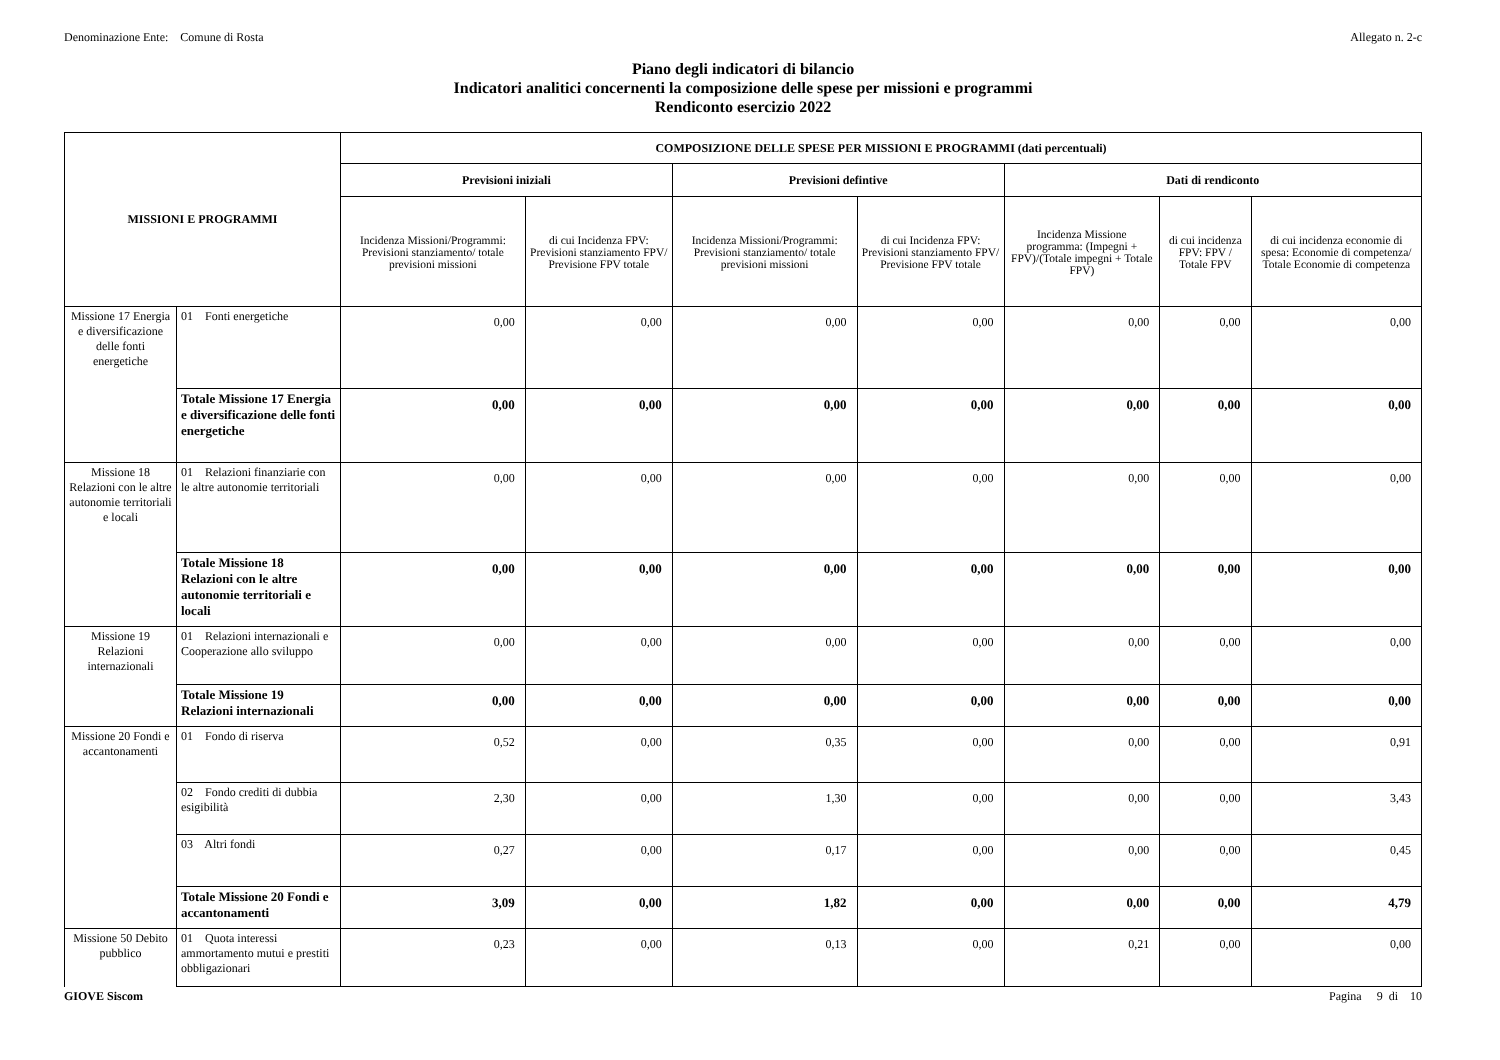Denominazione Ente: Comune di Rosta Allegato n. 2-c
Piano degli indicatori di bilancio
Indicatori analitici concernenti la composizione delle spese per missioni e programmi
Rendiconto esercizio 2022
| MISSIONI E PROGRAMMI | | COMPOSIZIONE DELLE SPESE PER MISSIONI E PROGRAMMI (dati percentuali) | | | | | | |
| --- | --- | --- | --- | --- | --- | --- | --- | --- |
| | | Previsioni iniziali | | Previsioni defintive | | Dati di rendiconto | | |
| | | Incidenza Missioni/Programmi: Previsioni stanziamento/ totale previsioni missioni | di cui Incidenza FPV: Previsioni stanziamento FPV/ Previsione FPV totale | Incidenza Missioni/Programmi: Previsioni stanziamento/ totale previsioni missioni | di cui Incidenza FPV: Previsioni stanziamento FPV/ Previsione FPV totale | Incidenza Missione programma: (Impegni + FPV)/(Totale impegni + Totale FPV) | di cui incidenza FPV: FPV / Totale FPV | di cui incidenza economie di spesa: Economie di competenza/ Totale Economie di competenza |
| Missione 17 Energia e diversificazione delle fonti energetiche | 01 Fonti energetiche | 0,00 | 0,00 | 0,00 | 0,00 | 0,00 | 0,00 | 0,00 |
| | Totale Missione 17 Energia e diversificazione delle fonti energetiche | 0,00 | 0,00 | 0,00 | 0,00 | 0,00 | 0,00 | 0,00 |
| Missione 18 Relazioni con le altre autonomie territoriali e locali | 01 Relazioni finanziarie con le altre autonomie territoriali | 0,00 | 0,00 | 0,00 | 0,00 | 0,00 | 0,00 | 0,00 |
| | Totale Missione 18 Relazioni con le altre autonomie territoriali e locali | 0,00 | 0,00 | 0,00 | 0,00 | 0,00 | 0,00 | 0,00 |
| Missione 19 Relazioni internazionali | 01 Relazioni internazionali e Cooperazione allo sviluppo | 0,00 | 0,00 | 0,00 | 0,00 | 0,00 | 0,00 | 0,00 |
| | Totale Missione 19 Relazioni internazionali | 0,00 | 0,00 | 0,00 | 0,00 | 0,00 | 0,00 | 0,00 |
| Missione 20 Fondi e accantonamenti | 01 Fondo di riserva | 0,52 | 0,00 | 0,35 | 0,00 | 0,00 | 0,00 | 0,91 |
| | 02 Fondo crediti di dubbia esigibilità | 2,30 | 0,00 | 1,30 | 0,00 | 0,00 | 0,00 | 3,43 |
| | 03 Altri fondi | 0,27 | 0,00 | 0,17 | 0,00 | 0,00 | 0,00 | 0,45 |
| | Totale Missione 20 Fondi e accantonamenti | 3,09 | 0,00 | 1,82 | 0,00 | 0,00 | 0,00 | 4,79 |
| Missione 50 Debito pubblico | 01 Quota interessi ammortamento mutui e prestiti obbligazionari | 0,23 | 0,00 | 0,13 | 0,00 | 0,21 | 0,00 | 0,00 |
GIOVE Siscom Pagina 9 di 10